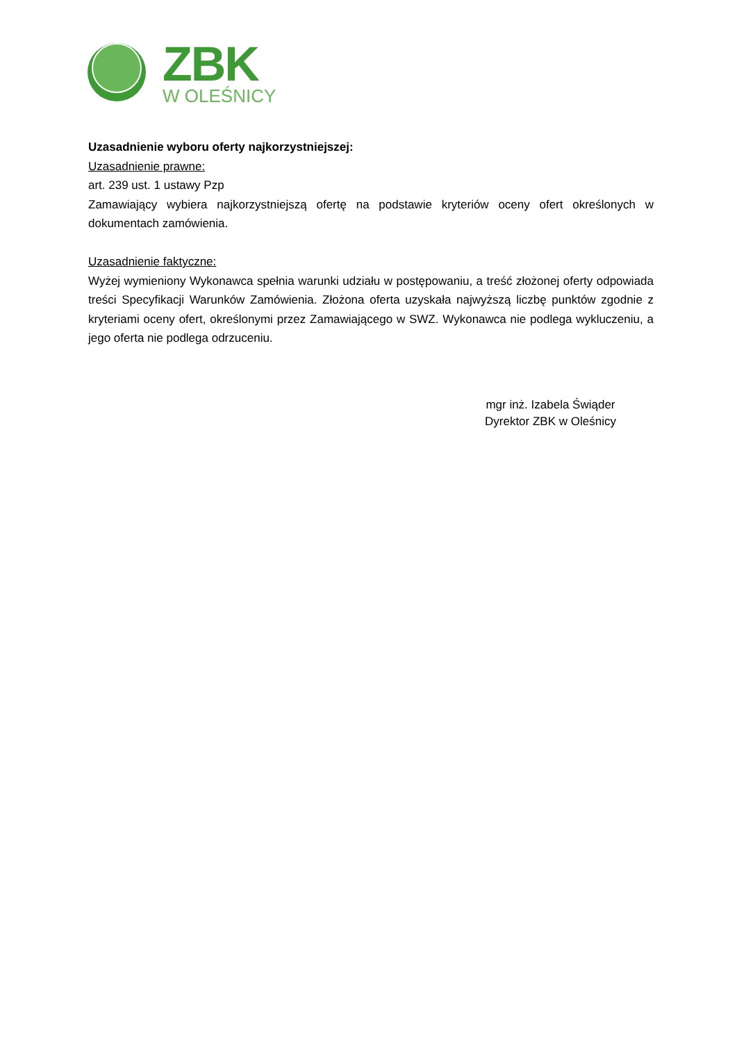ZBK
W OLEŚNICY
Uzasadnienie wyboru oferty najkorzystniejszej:
Uzasadnienie prawne:
art. 239 ust. 1 ustawy Pzp
Zamawiający wybiera najkorzystniejszą ofertę na podstawie kryteriów oceny ofert określonych w dokumentach zamówienia.
Uzasadnienie faktyczne:
Wyżej wymieniony Wykonawca spełnia warunki udziału w postępowaniu, a treść złożonej oferty odpowiada treści Specyfikacji Warunków Zamówienia. Złożona oferta uzyskała najwyższą liczbę punktów zgodnie z kryteriami oceny ofert, określonymi przez Zamawiającego w SWZ. Wykonawca nie podlega wykluczeniu, a jego oferta nie podlega odrzuceniu.
mgr inż. Izabela Świąder
Dyrektor ZBK w Oleśnicy